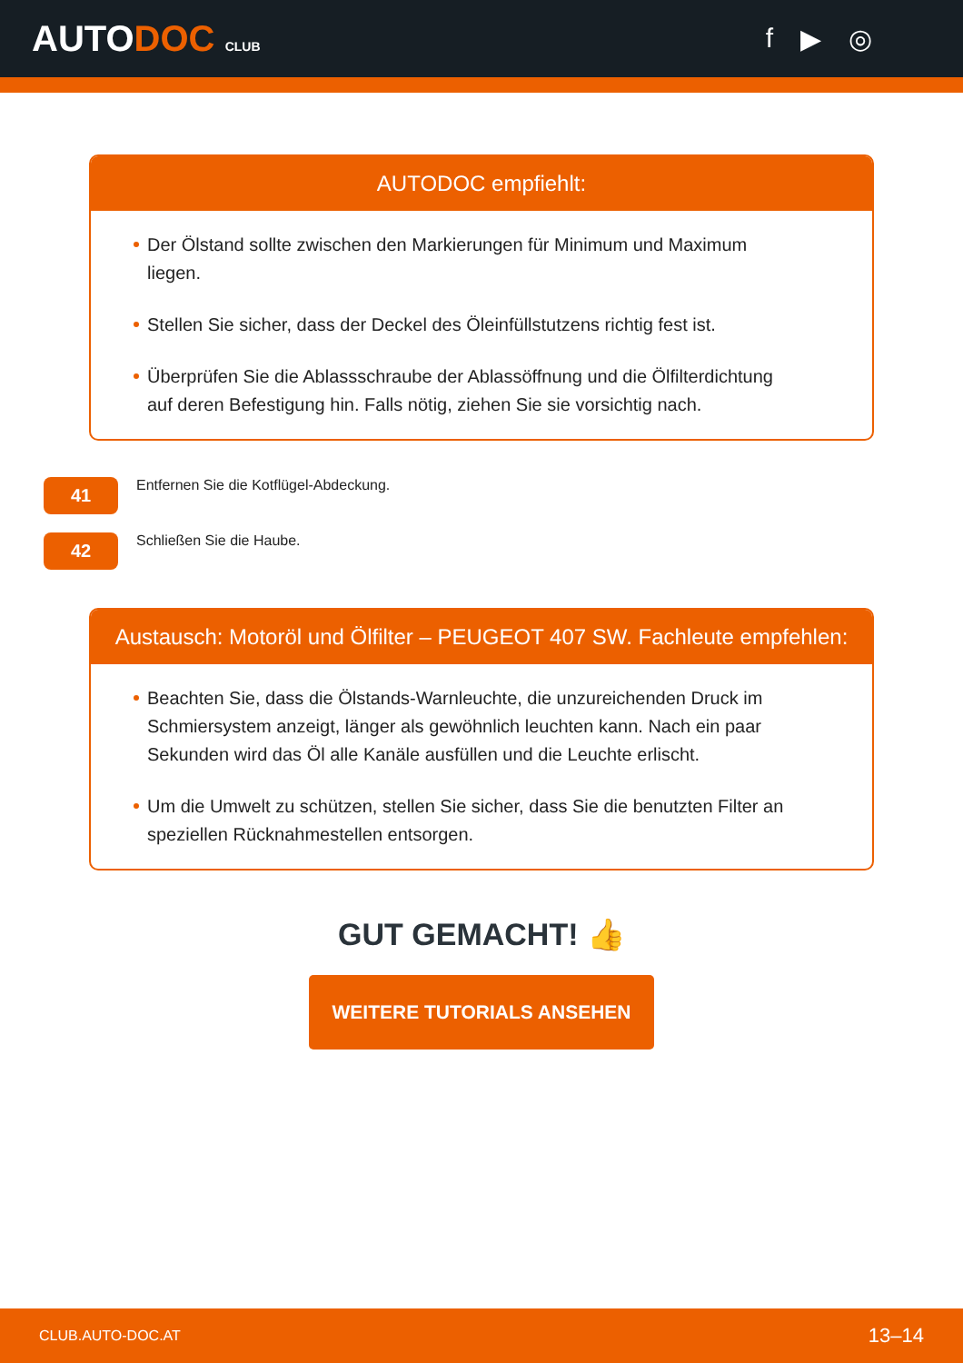AUTODOC CLUB
f ▶ ◎
AUTODOC empfiehlt:
Der Ölstand sollte zwischen den Markierungen für Minimum und Maximum liegen.
Stellen Sie sicher, dass der Deckel des Öleinfüllstutzens richtig fest ist.
Überprüfen Sie die Ablassschraube der Ablassöffnung und die Ölfilterdichtung auf deren Befestigung hin. Falls nötig, ziehen Sie sie vorsichtig nach.
41
Entfernen Sie die Kotflügel-Abdeckung.
42
Schließen Sie die Haube.
Austausch: Motoröl und Ölfilter – PEUGEOT 407 SW. Fachleute empfehlen:
Beachten Sie, dass die Ölstands-Warnleuchte, die unzureichenden Druck im Schmiersystem anzeigt, länger als gewöhnlich leuchten kann. Nach ein paar Sekunden wird das Öl alle Kanäle ausfüllen und die Leuchte erlischt.
Um die Umwelt zu schützen, stellen Sie sicher, dass Sie die benutzten Filter an speziellen Rücknahmestellen entsorgen.
GUT GEMACHT! 👍
WEITERE TUTORIALS ANSEHEN
CLUB.AUTO-DOC.AT 13–14